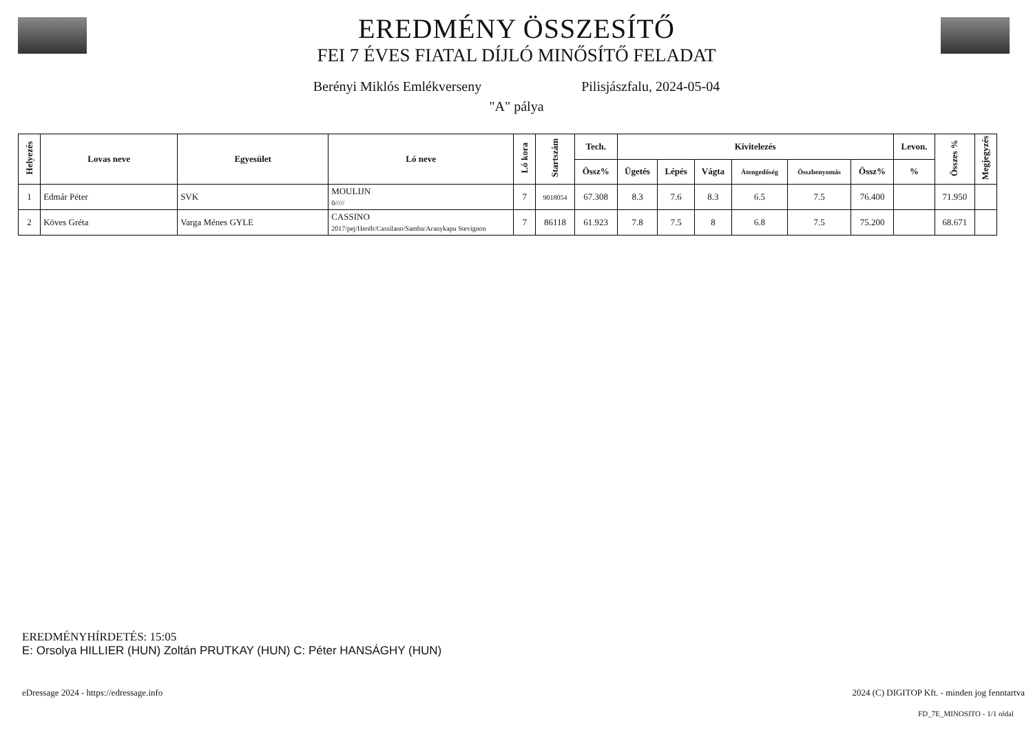EREDMÉNY ÖSSZESÍTŐ
FEI 7 ÉVES FIATAL DÍJLÓ MINŐSÍTŐ FELADAT
Berényi Miklós Emlékverseny Pilisjászfalu, 2024-05-04
"A" pálya
| Helyezés | Lovas neve | Egyesület | Ló neve | Ló kora | Startszám | Tech. | Kivitelezés | | | | | | Levon. | Összes % | Megjegyzés |
| --- | --- | --- | --- | --- | --- | --- | --- | --- | --- | --- | --- | --- | --- | --- | --- |
| | | | | | | Össz% | Ügetés | Lépés | Vágta | Átengedőség | Összbenyomás | Össz% | % | | |
| 1 | Edmár Péter | SVK | MOULIJN 0///// | 7 | 9018054 | 67.308 | 8.3 | 7.6 | 8.3 | 6.5 | 7.5 | 76.400 | | 71.950 | |
| 2 | Köves Gréta | Varga Ménes GYLE | CASSINO 2017/pej/Herélt/Cassilano/Samba/Aranykapu Stevignon | 7 | 86118 | 61.923 | 7.8 | 7.5 | 8 | 6.8 | 7.5 | 75.200 | | 68.671 | |
EREDMÉNYHÍRDETÉS: 15:05
E: Orsolya HILLIER (HUN) Zoltán PRUTKAY (HUN) C: Péter HANSÁGHY (HUN)
eDressage 2024 - https://edressage.info
2024 (C) DIGITOP Kft. - minden jog fenntartva
FD_7E_MINOSITO - 1/1 oldal